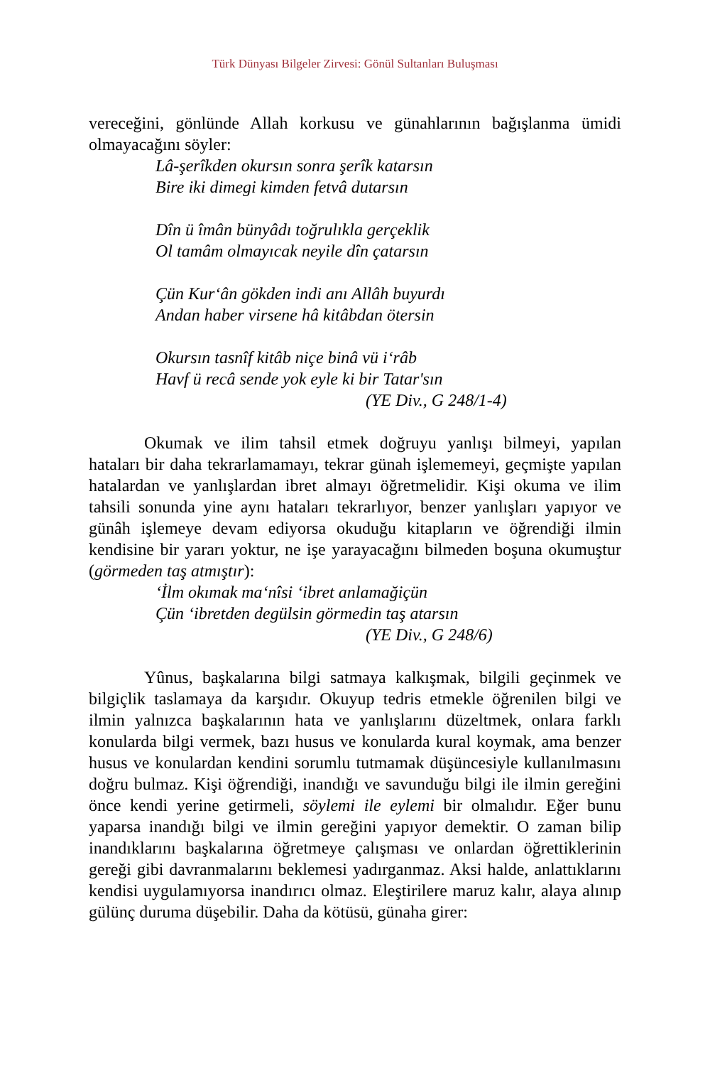Türk Dünyası Bilgeler Zirvesi: Gönül Sultanları Buluşması
vereceğini, gönlünde Allah korkusu ve günahlarının bağışlanma ümidi olmayacağını söyler:
Lâ-şerîkden okursın sonra şerîk katarsın
Bire iki dimegi kimden fetvâ dutarsın
Dîn ü îmân bünyâdı toğrulıkla gerçeklik
Ol tamâm olmayıcak neyile dîn çatarsın
Çün Kur‘ân gökden indi anı Allâh buyurdı
Andan haber virsene hâ kitâbdan ötersin
Okursın tasnîf kitâb niçe binâ vü i‘râb
Havf ü recâ sende yok eyle ki bir Tatar'sın
(YE Div., G 248/1-4)
Okumak ve ilim tahsil etmek doğruyu yanlışı bilmeyi, yapılan hataları bir daha tekrarlamamayı, tekrar günah işlememeyi, geçmişte yapılan hatalardan ve yanlışlardan ibret almayı öğretmelidir. Kişi okuma ve ilim tahsili sonunda yine aynı hataları tekrarlıyor, benzer yanlışları yapıyor ve günâh işlemeye devam ediyorsa okuduğu kitapların ve öğrendiği ilmin kendisine bir yararı yoktur, ne işe yarayacağını bilmeden boşuna okumuştur (görmeden taş atmıştır):
‘İlm okımak ma‘nîsi ‘ibret anlamağiçün
Çün ‘ibretden degülsin görmedin taş atarsın
(YE Div., G 248/6)
Yûnus, başkalarına bilgi satmaya kalkışmak, bilgili geçinmek ve bilgiçlik taslamaya da karşıdır. Okuyup tedris etmekle öğrenilen bilgi ve ilmin yalnızca başkalarının hata ve yanlışlarını düzeltmek, onlara farklı konularda bilgi vermek, bazı husus ve konularda kural koymak, ama benzer husus ve konulardan kendini sorumlu tutmamak düşüncesiyle kullanılmasını doğru bulmaz. Kişi öğrendiği, inandığı ve savunduğu bilgi ile ilmin gereğini önce kendi yerine getirmeli, söylemi ile eylemi bir olmalıdır. Eğer bunu yaparsa inandığı bilgi ve ilmin gereğini yapıyor demektir. O zaman bilip inandıklarını başkalarına öğretmeye çalışması ve onlardan öğrettiklerinin gereği gibi davranmalarını beklemesi yadırganmaz. Aksi halde, anlattıklarını kendisi uygulamıyorsa inandırıcı olmaz. Eleştirilere maruz kalır, alaya alınıp gülünç duruma düşebilir. Daha da kötüsü, günaha girer: